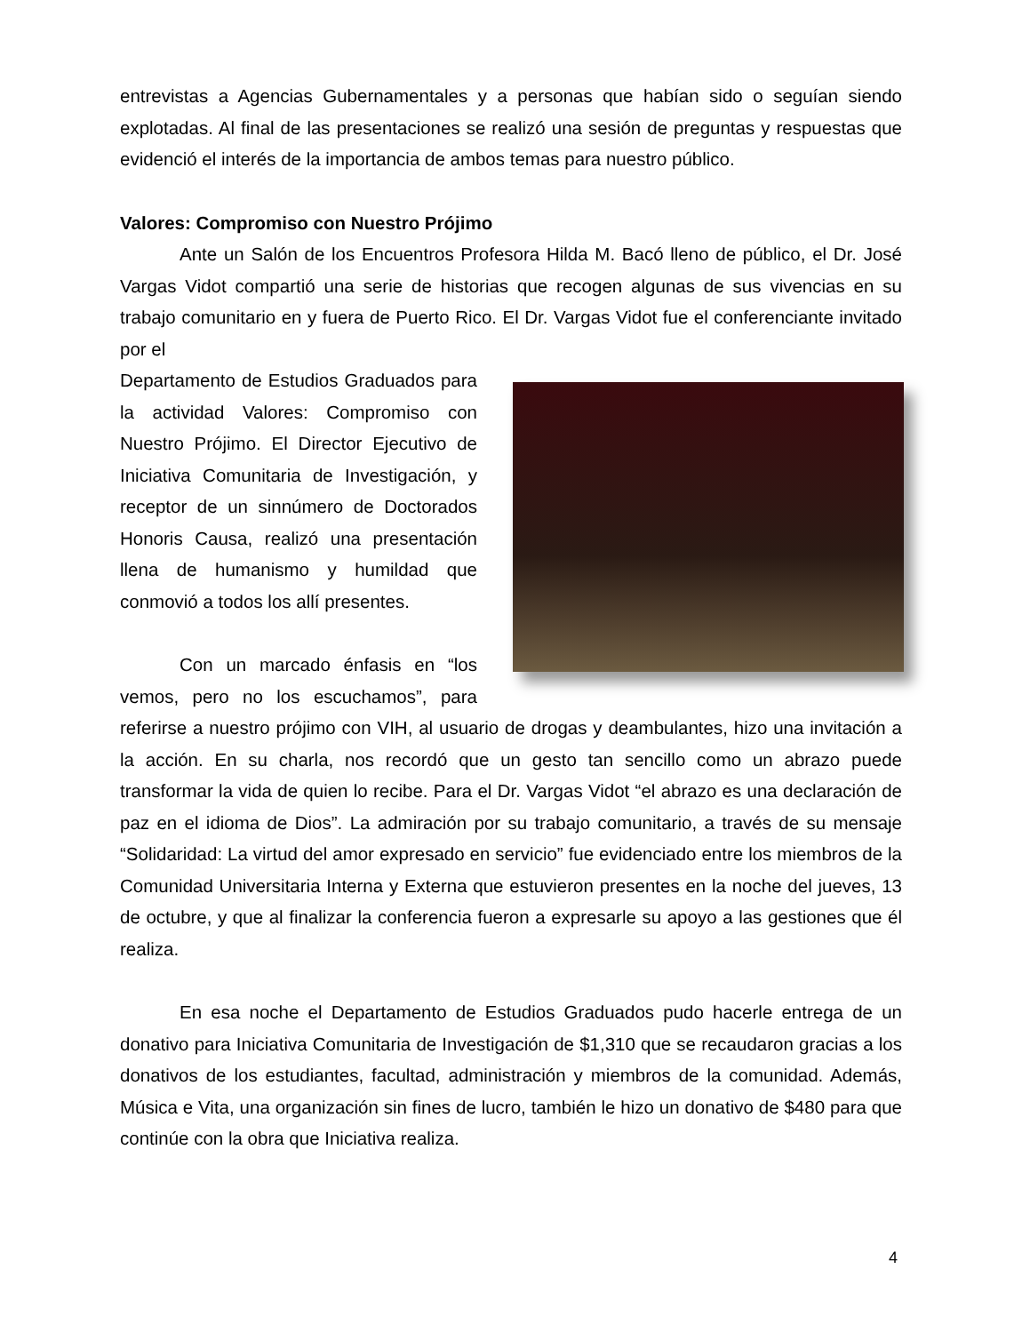entrevistas a Agencias Gubernamentales y a personas que habían sido o seguían siendo explotadas. Al final de las presentaciones se realizó una sesión de preguntas y respuestas que evidenció el interés de la importancia de ambos temas para nuestro público.
Valores: Compromiso con Nuestro Prójimo
Ante un Salón de los Encuentros Profesora Hilda M. Bacó lleno de público, el Dr. José Vargas Vidot compartió una serie de historias que recogen algunas de sus vivencias en su trabajo comunitario en y fuera de Puerto Rico. El Dr. Vargas Vidot fue el conferenciante invitado por el
Departamento de Estudios Graduados para la actividad Valores: Compromiso con Nuestro Prójimo. El Director Ejecutivo de Iniciativa Comunitaria de Investigación, y receptor de un sinnúmero de Doctorados Honoris Causa, realizó una presentación llena de humanismo y humildad que conmovió a todos los allí presentes.
Con un marcado énfasis en “los vemos, pero no los escuchamos”, para referirse a nuestro prójimo con VIH, al usuario de drogas y deambulantes, hizo una invitación a la acción. En su charla, nos recordó que un gesto tan sencillo como un abrazo puede transformar la vida de quien lo recibe. Para el Dr. Vargas Vidot “el abrazo es una declaración de paz en el idioma de Dios”. La admiración por su trabajo comunitario, a través de su mensaje “Solidaridad: La virtud del amor expresado en servicio” fue evidenciado entre los miembros de la Comunidad Universitaria Interna y Externa que estuvieron presentes en la noche del jueves, 13 de octubre, y que al finalizar la conferencia fueron a expresarle su apoyo a las gestiones que él realiza.
En esa noche el Departamento de Estudios Graduados pudo hacerle entrega de un donativo para Iniciativa Comunitaria de Investigación de $1,310 que se recaudaron gracias a los donativos de los estudiantes, facultad, administración y miembros de la comunidad. Además, Música e Vita, una organización sin fines de lucro, también le hizo un donativo de $480 para que continúe con la obra que Iniciativa realiza.
4